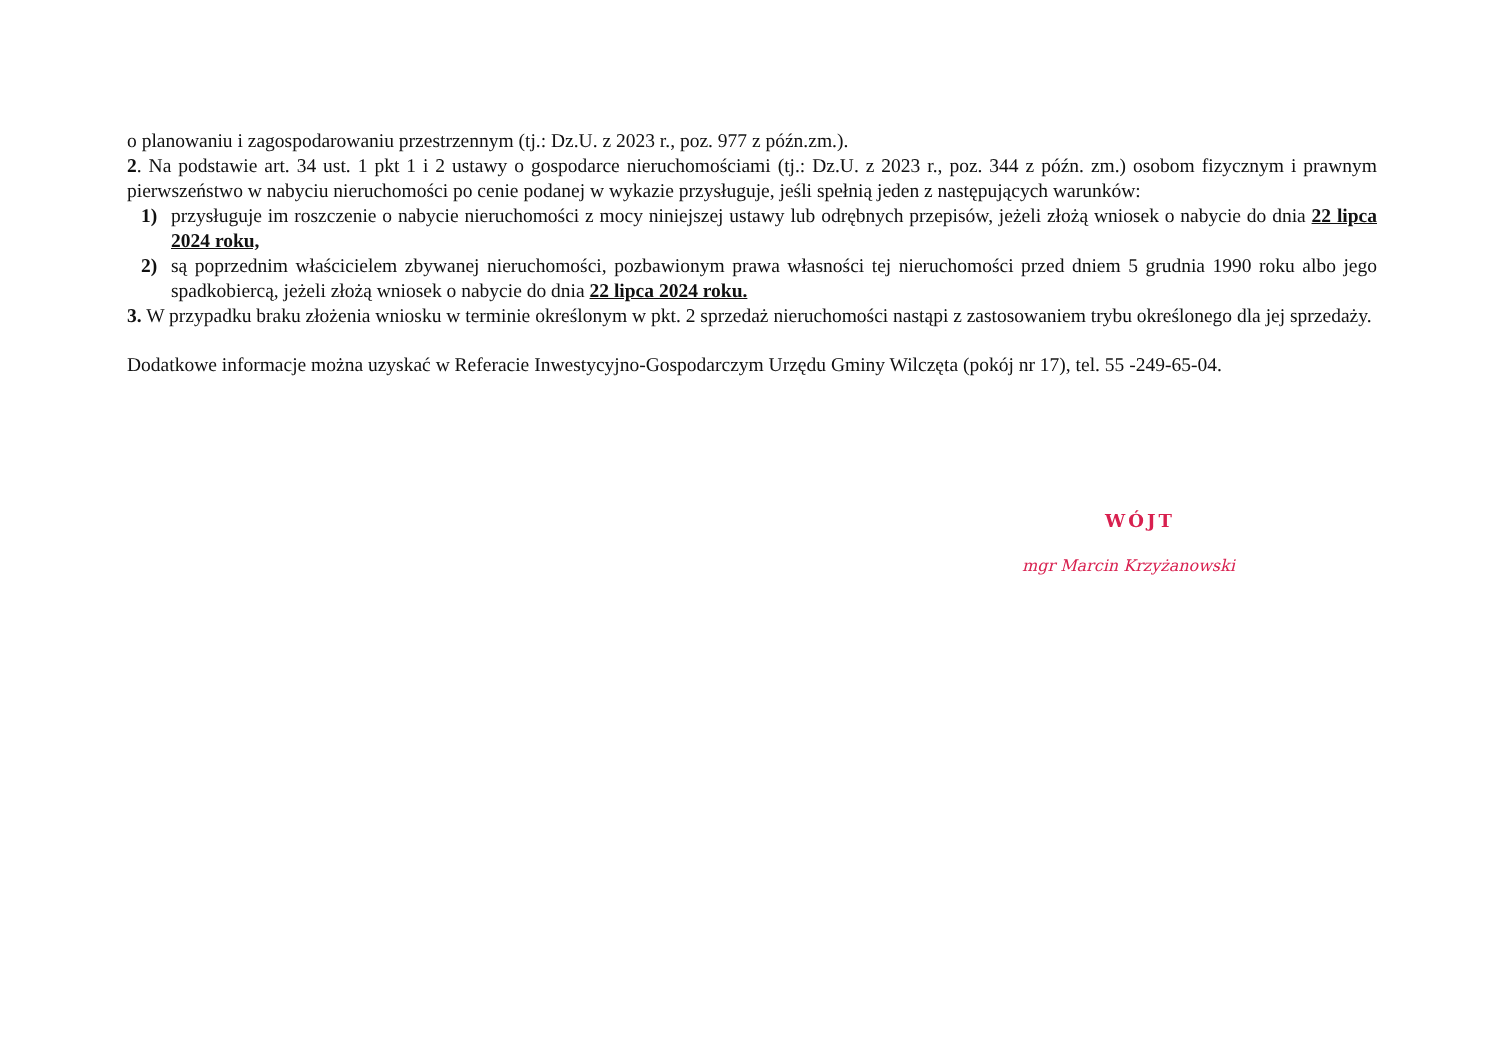o planowaniu i zagospodarowaniu przestrzennym (tj.: Dz.U. z 2023 r., poz. 977 z późn.zm.).
2. Na podstawie art. 34 ust. 1 pkt 1 i 2 ustawy o gospodarce nieruchomościami (tj.: Dz.U. z 2023 r., poz. 344 z późn. zm.) osobom fizycznym i prawnym pierwszeństwo w nabyciu nieruchomości po cenie podanej w wykazie przysługuje, jeśli spełnią jeden z następujących warunków:
1) przysługuje im roszczenie o nabycie nieruchomości z mocy niniejszej ustawy lub odrębnych przepisów, jeżeli złożą wniosek o nabycie do dnia 22 lipca 2024 roku,
2) są poprzednim właścicielem zbywanej nieruchomości, pozbawionym prawa własności tej nieruchomości przed dniem 5 grudnia 1990 roku albo jego spadkobiercą, jeżeli złożą wniosek o nabycie do dnia 22 lipca 2024 roku.
3. W przypadku braku złożenia wniosku w terminie określonym w pkt. 2 sprzedaż nieruchomości nastąpi z zastosowaniem trybu określonego dla jej sprzedaży.
Dodatkowe informacje można uzyskać w Referacie Inwestycyjno-Gospodarczym Urzędu Gminy Wilczęta (pokój nr 17), tel. 55 -249-65-04.
WÓJT
mgr Marcin Krzyżanowski